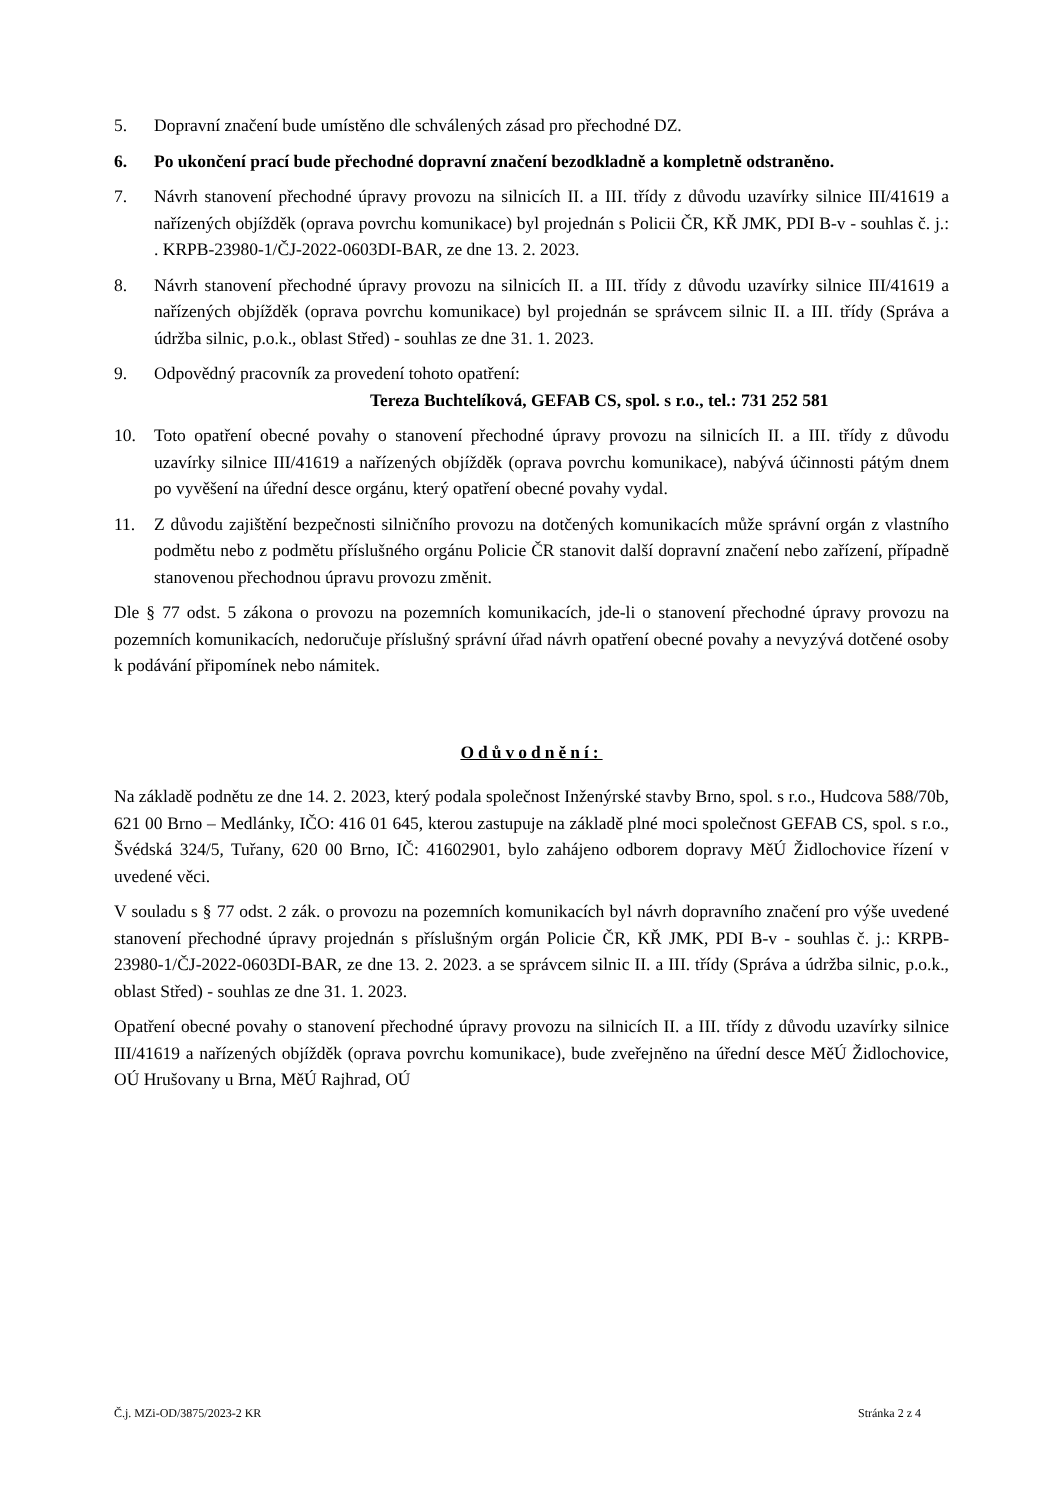5. Dopravní značení bude umístěno dle schválených zásad pro přechodné DZ.
6. Po ukončení prací bude přechodné dopravní značení bezodkladně a kompletně odstraněno.
7. Návrh stanovení přechodné úpravy provozu na silnicích II. a III. třídy z důvodu uzavírky silnice III/41619 a nařízených objížděk (oprava povrchu komunikace) byl projednán s Policii ČR, KŘ JMK, PDI B-v - souhlas č. j.: . KRPB-23980-1/ČJ-2022-0603DI-BAR, ze dne 13. 2. 2023.
8. Návrh stanovení přechodné úpravy provozu na silnicích II. a III. třídy z důvodu uzavírky silnice III/41619 a nařízených objížděk (oprava povrchu komunikace) byl projednán se správcem silnic II. a III. třídy (Správa a údržba silnic, p.o.k., oblast Střed) - souhlas ze dne 31. 1. 2023.
9. Odpovědný pracovník za provedení tohoto opatření:
Tereza Buchtelíková, GEFAB CS, spol. s r.o., tel.: 731 252 581
10. Toto opatření obecné povahy o stanovení přechodné úpravy provozu na silnicích II. a III. třídy z důvodu uzavírky silnice III/41619 a nařízených objížděk (oprava povrchu komunikace), nabývá účinnosti pátým dnem po vyvěšení na úřední desce orgánu, který opatření obecné povahy vydal.
11. Z důvodu zajištění bezpečnosti silničního provozu na dotčených komunikacích může správní orgán z vlastního podmětu nebo z podmětu příslušného orgánu Policie ČR stanovit další dopravní značení nebo zařízení, případně stanovenou přechodnou úpravu provozu změnit.
Dle § 77 odst. 5 zákona o provozu na pozemních komunikacích, jde-li o stanovení přechodné úpravy provozu na pozemních komunikacích, nedoručuje příslušný správní úřad návrh opatření obecné povahy a nevyzývá dotčené osoby k podávání připomínek nebo námitek.
Odůvodnění:
Na základě podnětu ze dne 14. 2. 2023, který podala společnost Inženýrské stavby Brno, spol. s r.o., Hudcova 588/70b, 621 00 Brno – Medlánky, IČO: 416 01 645, kterou zastupuje na základě plné moci společnost GEFAB CS, spol. s r.o., Švédská 324/5, Tuřany, 620 00 Brno, IČ: 41602901, bylo zahájeno odborem dopravy MěÚ Židlochovice řízení v uvedené věci.
V souladu s § 77 odst. 2 zák. o provozu na pozemních komunikacích byl návrh dopravního značení pro výše uvedené stanovení přechodné úpravy projednán s příslušným orgán Policie ČR, KŘ JMK, PDI B-v - souhlas č. j.: KRPB-23980-1/ČJ-2022-0603DI-BAR, ze dne 13. 2. 2023. a se správcem silnic II. a III. třídy (Správa a údržba silnic, p.o.k., oblast Střed) - souhlas ze dne 31. 1. 2023.
Opatření obecné povahy o stanovení přechodné úpravy provozu na silnicích II. a III. třídy z důvodu uzavírky silnice III/41619 a nařízených objížděk (oprava povrchu komunikace), bude zveřejněno na úřední desce MěÚ Židlochovice, OÚ Hrušovany u Brna, MěÚ Rajhrad, OÚ
Č.j. MZi-OD/3875/2023-2 KR Stránka 2 z 4